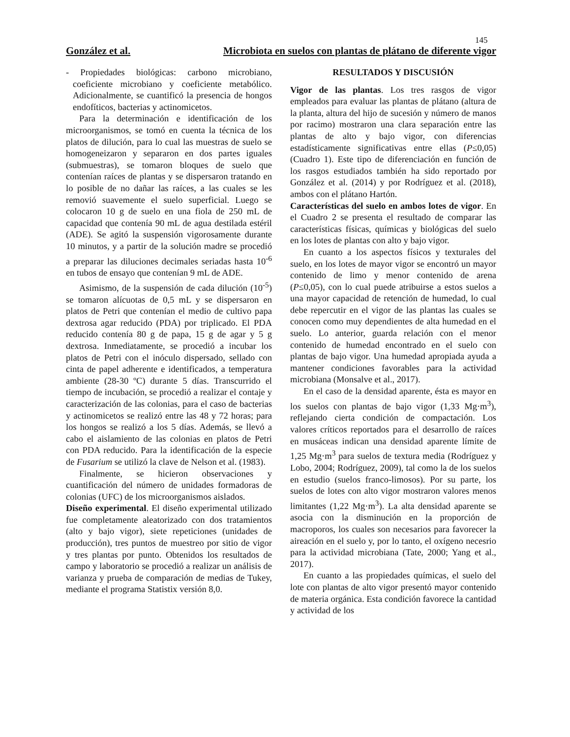145
González et al. Microbiota en suelos con plantas de plátano de diferente vigor
- Propiedades biológicas: carbono microbiano, coeficiente microbiano y coeficiente metabólico. Adicionalmente, se cuantificó la presencia de hongos endofíticos, bacterias y actinomicetos.
Para la determinación e identificación de los microorganismos, se tomó en cuenta la técnica de los platos de dilución, para lo cual las muestras de suelo se homogeneizaron y separaron en dos partes iguales (submuestras), se tomaron bloques de suelo que contenían raíces de plantas y se dispersaron tratando en lo posible de no dañar las raíces, a las cuales se les removió suavemente el suelo superficial. Luego se colocaron 10 g de suelo en una fiola de 250 mL de capacidad que contenía 90 mL de agua destilada estéril (ADE). Se agitó la suspensión vigorosamente durante 10 minutos, y a partir de la solución madre se procedió a preparar las diluciones decimales seriadas hasta 10<sup>-6</sup> en tubos de ensayo que contenían 9 mL de ADE.
Asimismo, de la suspensión de cada dilución (10<sup>-5</sup>) se tomaron alícuotas de 0,5 mL y se dispersaron en platos de Petri que contenían el medio de cultivo papa dextrosa agar reducido (PDA) por triplicado. El PDA reducido contenía 80 g de papa, 15 g de agar y 5 g dextrosa. Inmediatamente, se procedió a incubar los platos de Petri con el inóculo dispersado, sellado con cinta de papel adherente e identificados, a temperatura ambiente (28-30 ºC) durante 5 días. Transcurrido el tiempo de incubación, se procedió a realizar el contaje y caracterización de las colonias, para el caso de bacterias y actinomicetos se realizó entre las 48 y 72 horas; para los hongos se realizó a los 5 días. Además, se llevó a cabo el aislamiento de las colonias en platos de Petri con PDA reducido. Para la identificación de la especie de Fusarium se utilizó la clave de Nelson et al. (1983).
Finalmente, se hicieron observaciones y cuantificación del número de unidades formadoras de colonias (UFC) de los microorganismos aislados.
Diseño experimental. El diseño experimental utilizado fue completamente aleatorizado con dos tratamientos (alto y bajo vigor), siete repeticiones (unidades de producción), tres puntos de muestreo por sitio de vigor y tres plantas por punto. Obtenidos los resultados de campo y laboratorio se procedió a realizar un análisis de varianza y prueba de comparación de medias de Tukey, mediante el programa Statistix versión 8,0.
RESULTADOS Y DISCUSIÓN
Vigor de las plantas. Los tres rasgos de vigor empleados para evaluar las plantas de plátano (altura de la planta, altura del hijo de sucesión y número de manos por racimo) mostraron una clara separación entre las plantas de alto y bajo vigor, con diferencias estadísticamente significativas entre ellas (P≤0,05) (Cuadro 1). Este tipo de diferenciación en función de los rasgos estudiados también ha sido reportado por González et al. (2014) y por Rodríguez et al. (2018), ambos con el plátano Hartón.
Características del suelo en ambos lotes de vigor. En el Cuadro 2 se presenta el resultado de comparar las características físicas, químicas y biológicas del suelo en los lotes de plantas con alto y bajo vigor.
En cuanto a los aspectos físicos y texturales del suelo, en los lotes de mayor vigor se encontró un mayor contenido de limo y menor contenido de arena (P≤0,05), con lo cual puede atribuirse a estos suelos a una mayor capacidad de retención de humedad, lo cual debe repercutir en el vigor de las plantas las cuales se conocen como muy dependientes de alta humedad en el suelo. Lo anterior, guarda relación con el menor contenido de humedad encontrado en el suelo con plantas de bajo vigor. Una humedad apropiada ayuda a mantener condiciones favorables para la actividad microbiana (Monsalve et al., 2017).
En el caso de la densidad aparente, ésta es mayor en los suelos con plantas de bajo vigor (1,33 Mg·m<sup>3</sup>), reflejando cierta condición de compactación. Los valores críticos reportados para el desarrollo de raíces en musáceas indican una densidad aparente límite de 1,25 Mg·m<sup>3</sup> para suelos de textura media (Rodríguez y Lobo, 2004; Rodríguez, 2009), tal como la de los suelos en estudio (suelos franco-limosos). Por su parte, los suelos de lotes con alto vigor mostraron valores menos limitantes (1,22 Mg·m<sup>3</sup>). La alta densidad aparente se asocia con la disminución en la proporción de macroporos, los cuales son necesarios para favorecer la aireación en el suelo y, por lo tanto, el oxígeno necesrio para la actividad microbiana (Tate, 2000; Yang et al., 2017).
En cuanto a las propiedades químicas, el suelo del lote con plantas de alto vigor presentó mayor contenido de materia orgánica. Esta condición favorece la cantidad y actividad de los